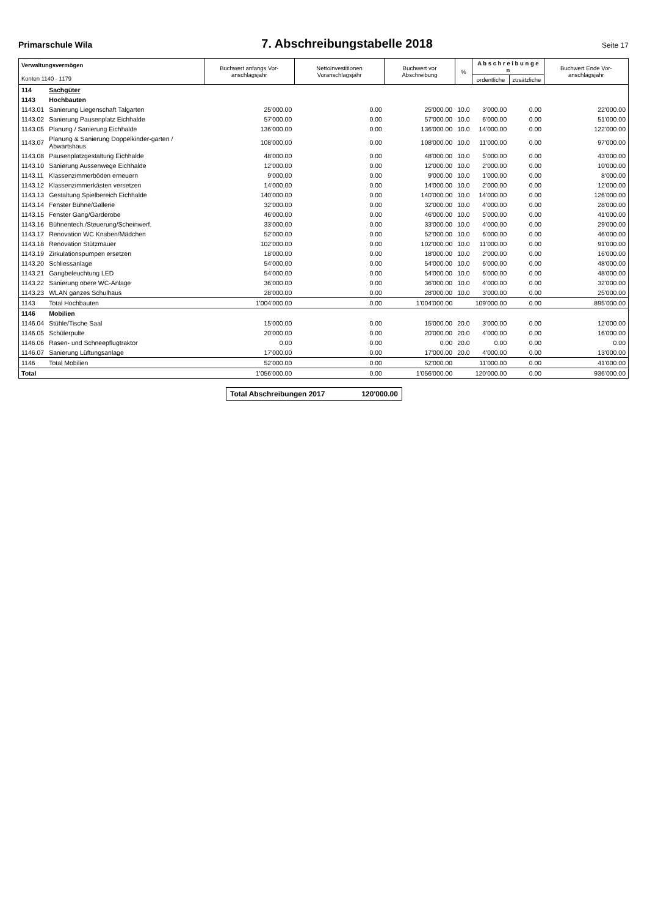Primarschule Wila 7. Abschreibungstabelle 2018 Seite 17
| Verwaltungsvermögen Konten 1140 - 1179 | | Buchwert anfangs Vor-anschlagsjahr | Nettoinvestitionen Voranschlagsjahr | Buchwert vor Abschreibung | % | A b s c h r e i b u n g e n | | Buchwert Ende Vor-anschlagsjahr |
| --- | --- | --- | --- | --- | --- | --- | --- | --- |
| | | | | | | ordentliche | zusätzliche | |
| 114 | Sachgüter | | | | | | | |
| 1143 | Hochbauten | | | | | | | |
| 1143.01 | Sanierung Liegenschaft Talgarten | 25'000.00 | 0.00 | 25'000.00 | 10.0 | 3'000.00 | 0.00 | 22'000.00 |
| 1143.02 | Sanierung Pausenplatz Eichhalde | 57'000.00 | 0.00 | 57'000.00 | 10.0 | 6'000.00 | 0.00 | 51'000.00 |
| 1143.05 | Planung / Sanierung Eichhalde | 136'000.00 | 0.00 | 136'000.00 | 10.0 | 14'000.00 | 0.00 | 122'000.00 |
| 1143.07 | Planung & Sanierung Doppelkinder-garten / Abwartshaus | 108'000.00 | 0.00 | 108'000.00 | 10.0 | 11'000.00 | 0.00 | 97'000.00 |
| 1143.08 | Pausenplatzgestaltung Eichhalde | 48'000.00 | 0.00 | 48'000.00 | 10.0 | 5'000.00 | 0.00 | 43'000.00 |
| 1143.10 | Sanierung Aussenwege Eichhalde | 12'000.00 | 0.00 | 12'000.00 | 10.0 | 2'000.00 | 0.00 | 10'000.00 |
| 1143.11 | Klassenzimmerböden erneuern | 9'000.00 | 0.00 | 9'000.00 | 10.0 | 1'000.00 | 0.00 | 8'000.00 |
| 1143.12 | Klassenzimmerkästen versetzen | 14'000.00 | 0.00 | 14'000.00 | 10.0 | 2'000.00 | 0.00 | 12'000.00 |
| 1143.13 | Gestaltung Spielbereich Eichhalde | 140'000.00 | 0.00 | 140'000.00 | 10.0 | 14'000.00 | 0.00 | 126'000.00 |
| 1143.14 | Fenster Bühne/Gallerie | 32'000.00 | 0.00 | 32'000.00 | 10.0 | 4'000.00 | 0.00 | 28'000.00 |
| 1143.15 | Fenster Gang/Garderobe | 46'000.00 | 0.00 | 46'000.00 | 10.0 | 5'000.00 | 0.00 | 41'000.00 |
| 1143.16 | Bühnentech./Steuerung/Scheinwerf. | 33'000.00 | 0.00 | 33'000.00 | 10.0 | 4'000.00 | 0.00 | 29'000.00 |
| 1143.17 | Renovation WC Knaben/Mädchen | 52'000.00 | 0.00 | 52'000.00 | 10.0 | 6'000.00 | 0.00 | 46'000.00 |
| 1143.18 | Renovation Stützmauer | 102'000.00 | 0.00 | 102'000.00 | 10.0 | 11'000.00 | 0.00 | 91'000.00 |
| 1143.19 | Zirkulationspumpen ersetzen | 18'000.00 | 0.00 | 18'000.00 | 10.0 | 2'000.00 | 0.00 | 16'000.00 |
| 1143.20 | Schliessanlage | 54'000.00 | 0.00 | 54'000.00 | 10.0 | 6'000.00 | 0.00 | 48'000.00 |
| 1143.21 | Gangbeleuchtung LED | 54'000.00 | 0.00 | 54'000.00 | 10.0 | 6'000.00 | 0.00 | 48'000.00 |
| 1143.22 | Sanierung obere WC-Anlage | 36'000.00 | 0.00 | 36'000.00 | 10.0 | 4'000.00 | 0.00 | 32'000.00 |
| 1143.23 | WLAN ganzes Schulhaus | 28'000.00 | 0.00 | 28'000.00 | 10.0 | 3'000.00 | 0.00 | 25'000.00 |
| 1143 | Total Hochbauten | 1'004'000.00 | 0.00 | 1'004'000.00 | | 109'000.00 | 0.00 | 895'000.00 |
| 1146 | Mobilien | | | | | | | |
| 1146.04 | Stühle/Tische Saal | 15'000.00 | 0.00 | 15'000.00 | 20.0 | 3'000.00 | 0.00 | 12'000.00 |
| 1146.05 | Schülerpulte | 20'000.00 | 0.00 | 20'000.00 | 20.0 | 4'000.00 | 0.00 | 16'000.00 |
| 1146.06 | Rasen- und Schneepflugtraktor | 0.00 | 0.00 | 0.00 | 20.0 | 0.00 | 0.00 | 0.00 |
| 1146.07 | Sanierung Lüftungsanlage | 17'000.00 | 0.00 | 17'000.00 | 20.0 | 4'000.00 | 0.00 | 13'000.00 |
| 1146 | Total Mobilien | 52'000.00 | 0.00 | 52'000.00 | | 11'000.00 | 0.00 | 41'000.00 |
| Total | | 1'056'000.00 | 0.00 | 1'056'000.00 | | 120'000.00 | 0.00 | 936'000.00 |
Total Abschreibungen 2017 120'000.00